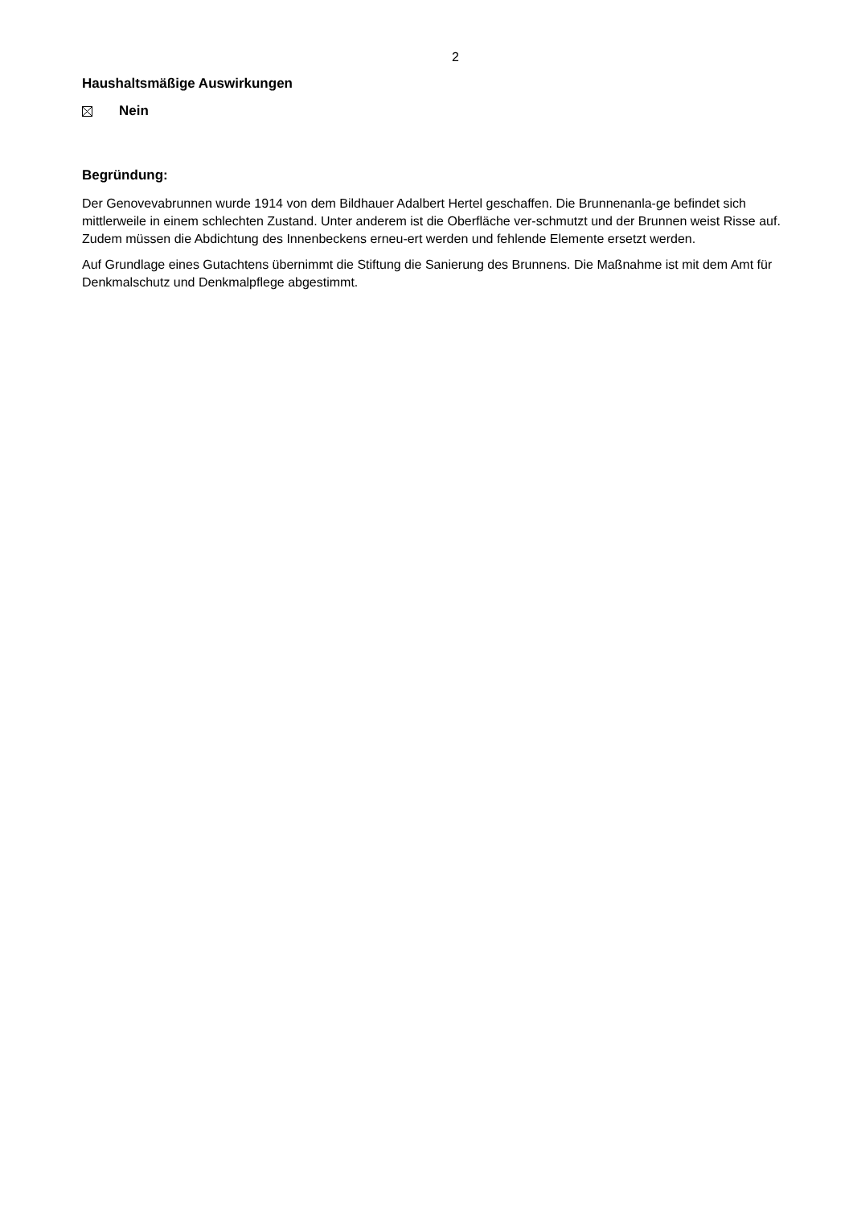2
Haushaltsmäßige Auswirkungen
Nein
Begründung:
Der Genovevabrunnen wurde 1914 von dem Bildhauer Adalbert Hertel geschaffen. Die Brunnenanla-ge befindet sich mittlerweile in einem schlechten Zustand. Unter anderem ist die Oberfläche ver-schmutzt und der Brunnen weist Risse auf. Zudem müssen die Abdichtung des Innenbeckens erneu-ert werden und fehlende Elemente ersetzt werden.
Auf Grundlage eines Gutachtens übernimmt die Stiftung die Sanierung des Brunnens. Die Maßnahme ist mit dem Amt für Denkmalschutz und Denkmalpflege abgestimmt.